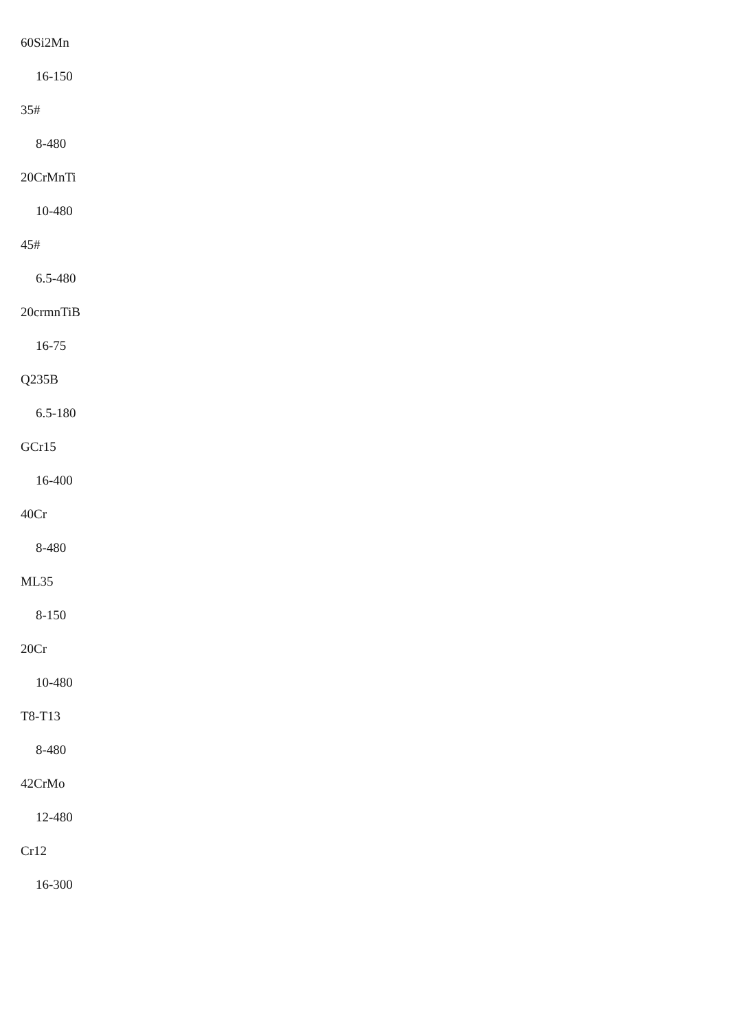60Si2Mn
16-150
35#
8-480
20CrMnTi
10-480
45#
6.5-480
20crmnTiB
16-75
Q235B
6.5-180
GCr15
16-400
40Cr
8-480
ML35
8-150
20Cr
10-480
T8-T13
8-480
42CrMo
12-480
Cr12
16-300